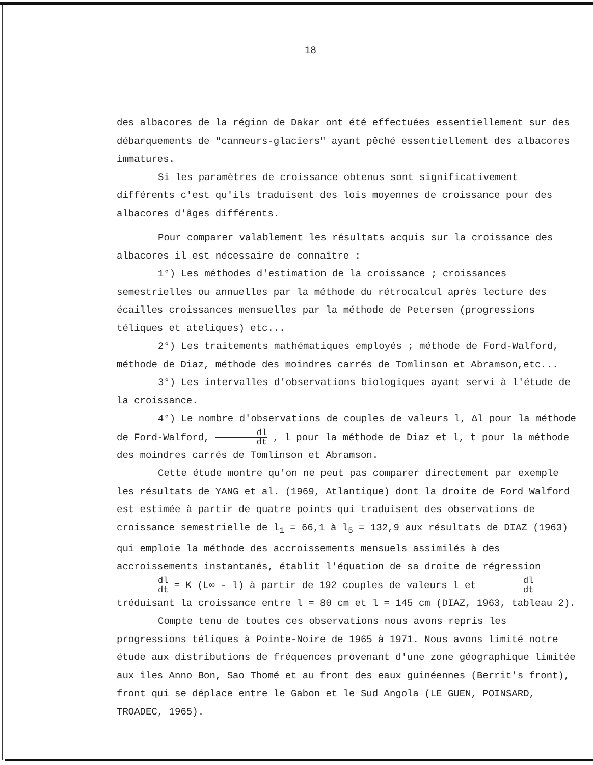18
des albacores de la région de Dakar ont été effectuées essentiellement sur des débarquements de "canneurs-glaciers" ayant pêché essentiellement des albacores immatures.
Si les paramètres de croissance obtenus sont significativement différents c'est qu'ils traduisent des lois moyennes de croissance pour des albacores d'âges différents.
Pour comparer valablement les résultats acquis sur la croissance des albacores il est nécessaire de connaître :
1°) Les méthodes d'estimation de la croissance ; croissances semestrielles ou annuelles par la méthode du rétrocalcul après lecture des écailles croissances mensuelles par la méthode de Petersen (progressions téliques et ateliques) etc...
2°) Les traitements mathématiques employés ; méthode de Ford-Walford, méthode de Diaz, méthode des moindres carrés de Tomlinson et Abramson,etc...
3°) Les intervalles d'observations biologiques ayant servi à l'étude de la croissance.
4°) Le nombre d'observations de couples de valeurs l, Δl pour la méthode de Ford-Walford, dl dt , l pour la méthode de Diaz et l, t pour la méthode des moindres carrés de Tomlinson et Abramson.
Cette étude montre qu'on ne peut pas comparer directement par exemple les résultats de YANG et al. (1969, Atlantique) dont la droite de Ford Walford est estimée à partir de quatre points qui traduisent des observations de croissance semestrielle de l<sub>1</sub> = 66,1 à l<sub>5</sub> = 132,9 aux résultats de DIAZ (1963) qui emploie la méthode des accroissements mensuels assimilés à des accroissements instantanés, établit l'équation de sa droite de régression dl dt = K (L∞ - l) à partir de 192 couples de valeurs l et dl dt tréduisant la croissance entre l = 80 cm et l = 145 cm (DIAZ, 1963, tableau 2).
Compte tenu de toutes ces observations nous avons repris les progressions téliques à Pointe-Noire de 1965 à 1971. Nous avons limité notre étude aux distributions de fréquences provenant d'une zone géographique limitée aux îles Anno Bon, Sao Thomé et au front des eaux guinéennes (Berrit's front), front qui se déplace entre le Gabon et le Sud Angola (LE GUEN, POINSARD, TROADEC, 1965).